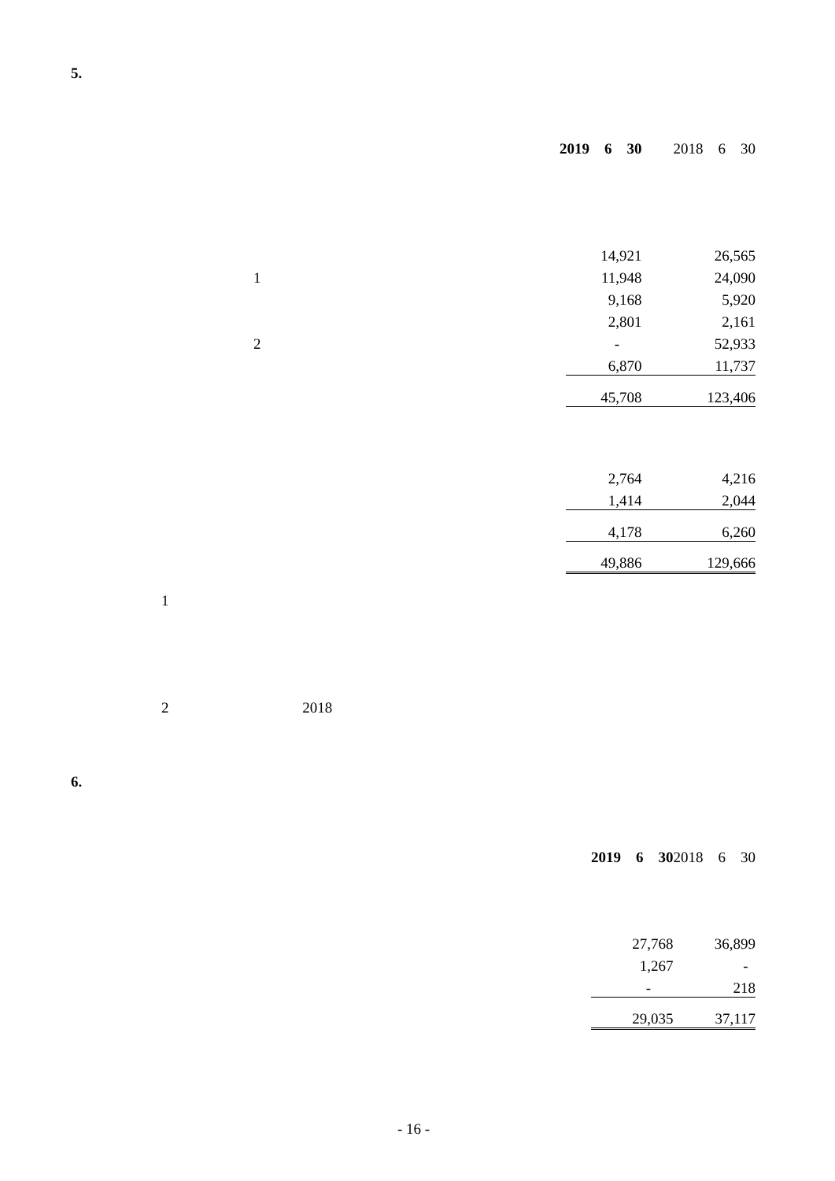5.
| | 2019 6 30 | | 2018 6 30 |
| | 14,921 | | 26,565 |
| 1 | 11,948 | | 24,090 |
| | 9,168 | | 5,920 |
| | 2,801 | | 2,161 |
| 2 | - | | 52,933 |
| | 6,870 | | 11,737 |
| | | 45,708 | 123,406 |
| | | 2,764 | 4,216 |
| | | 1,414 | 2,044 |
| | | 4,178 | 6,260 |
| | | 49,886 | 129,666 |
1
2 2018
6.
| | | 2019 6 30 | 2018 6 30 |
| | | 27,768 | 36,899 |
| | | 1,267 | - |
| | | - | 218 |
| | | 29,035 | 37,117 |
- 16 -